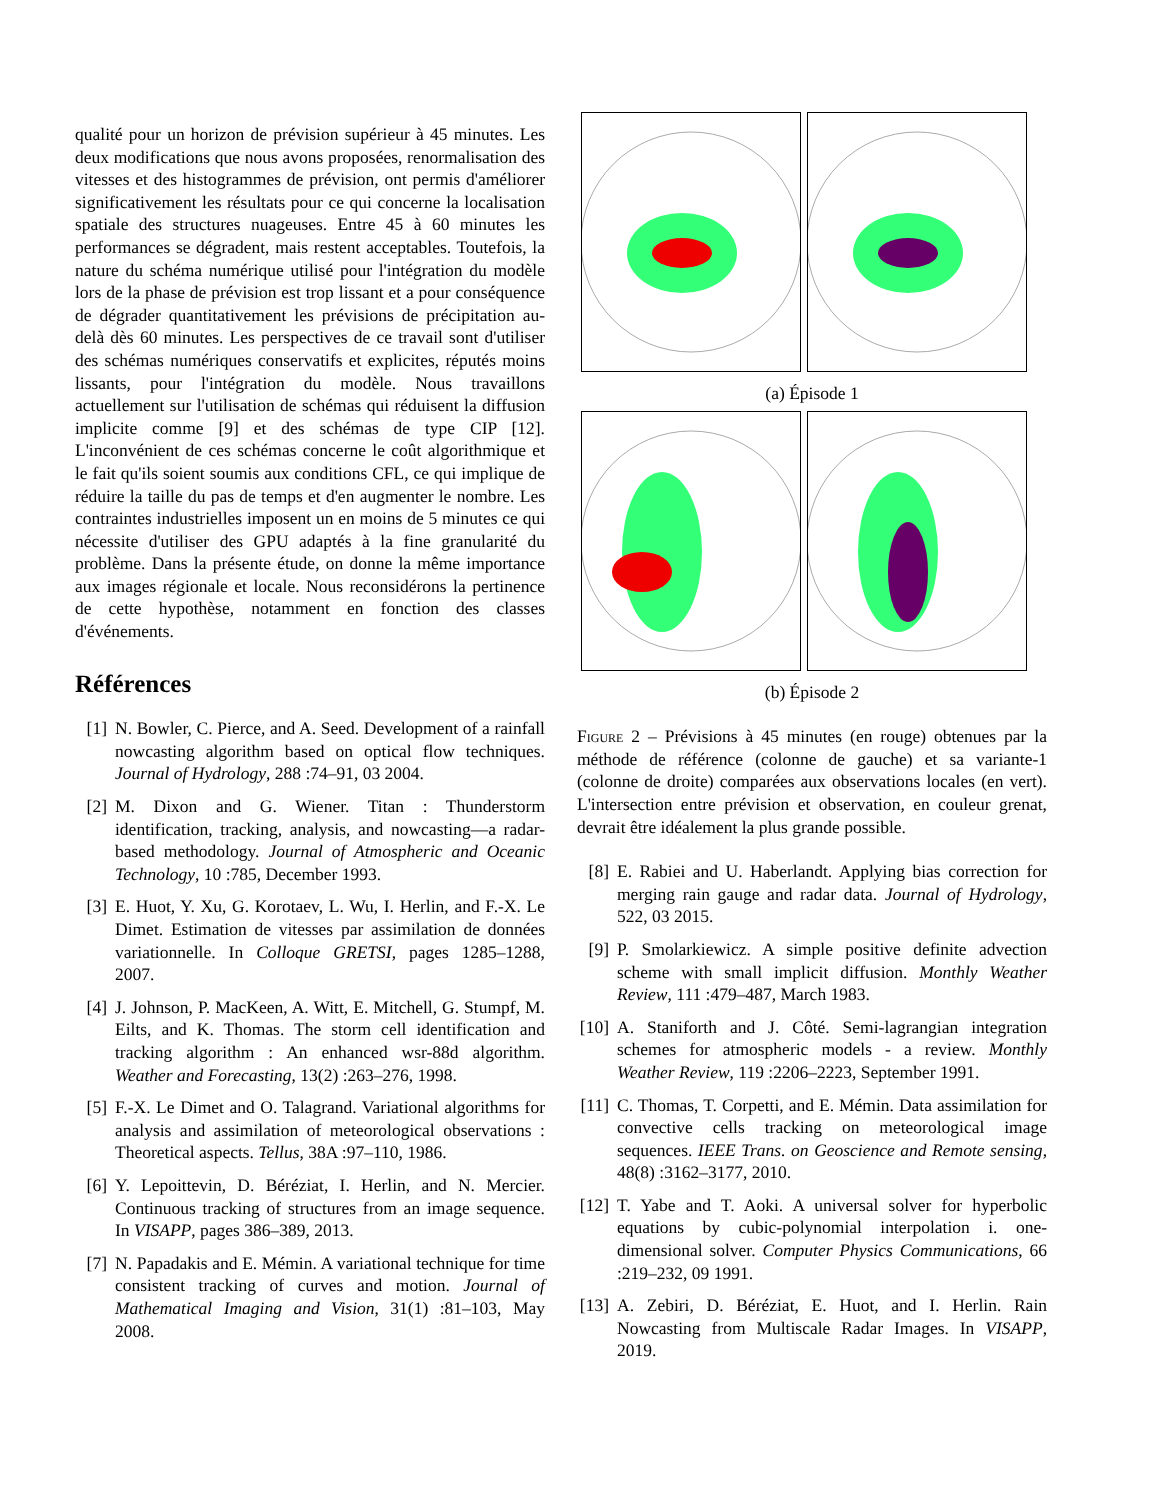qualité pour un horizon de prévision supérieur à 45 minutes. Les deux modifications que nous avons proposées, renormalisation des vitesses et des histogrammes de prévision, ont permis d'améliorer significativement les résultats pour ce qui concerne la localisation spatiale des structures nuageuses. Entre 45 à 60 minutes les performances se dégradent, mais restent acceptables. Toutefois, la nature du schéma numérique utilisé pour l'intégration du modèle lors de la phase de prévision est trop lissant et a pour conséquence de dégrader quantitativement les prévisions de précipitation au-delà dès 60 minutes. Les perspectives de ce travail sont d'utiliser des schémas numériques conservatifs et explicites, réputés moins lissants, pour l'intégration du modèle. Nous travaillons actuellement sur l'utilisation de schémas qui réduisent la diffusion implicite comme [9] et des schémas de type CIP [12]. L'inconvénient de ces schémas concerne le coût algorithmique et le fait qu'ils soient soumis aux conditions CFL, ce qui implique de réduire la taille du pas de temps et d'en augmenter le nombre. Les contraintes industrielles imposent un en moins de 5 minutes ce qui nécessite d'utiliser des GPU adaptés à la fine granularité du problème. Dans la présente étude, on donne la même importance aux images régionale et locale. Nous reconsidérons la pertinence de cette hypothèse, notamment en fonction des classes d'événements.
Références
[1] N. Bowler, C. Pierce, and A. Seed. Development of a rainfall nowcasting algorithm based on optical flow techniques. Journal of Hydrology, 288 :74–91, 03 2004.
[2] M. Dixon and G. Wiener. Titan : Thunderstorm identification, tracking, analysis, and nowcasting—a radar-based methodology. Journal of Atmospheric and Oceanic Technology, 10 :785, December 1993.
[3] E. Huot, Y. Xu, G. Korotaev, L. Wu, I. Herlin, and F.-X. Le Dimet. Estimation de vitesses par assimilation de données variationnelle. In Colloque GRETSI, pages 1285–1288, 2007.
[4] J. Johnson, P. MacKeen, A. Witt, E. Mitchell, G. Stumpf, M. Eilts, and K. Thomas. The storm cell identification and tracking algorithm : An enhanced wsr-88d algorithm. Weather and Forecasting, 13(2) :263–276, 1998.
[5] F.-X. Le Dimet and O. Talagrand. Variational algorithms for analysis and assimilation of meteorological observations : Theoretical aspects. Tellus, 38A :97–110, 1986.
[6] Y. Lepoittevin, D. Béréziat, I. Herlin, and N. Mercier. Continuous tracking of structures from an image sequence. In VISAPP, pages 386–389, 2013.
[7] N. Papadakis and E. Mémin. A variational technique for time consistent tracking of curves and motion. Journal of Mathematical Imaging and Vision, 31(1) :81–103, May 2008.
(a) Épisode 1
(b) Épisode 2
Figure 2 – Prévisions à 45 minutes (en rouge) obtenues par la méthode de référence (colonne de gauche) et sa variante-1 (colonne de droite) comparées aux observations locales (en vert). L'intersection entre prévision et observation, en couleur grenat, devrait être idéalement la plus grande possible.
[8] E. Rabiei and U. Haberlandt. Applying bias correction for merging rain gauge and radar data. Journal of Hydrology, 522, 03 2015.
[9] P. Smolarkiewicz. A simple positive definite advection scheme with small implicit diffusion. Monthly Weather Review, 111 :479–487, March 1983.
[10] A. Staniforth and J. Côté. Semi-lagrangian integration schemes for atmospheric models - a review. Monthly Weather Review, 119 :2206–2223, September 1991.
[11] C. Thomas, T. Corpetti, and E. Mémin. Data assimilation for convective cells tracking on meteorological image sequences. IEEE Trans. on Geoscience and Remote sensing, 48(8) :3162–3177, 2010.
[12] T. Yabe and T. Aoki. A universal solver for hyperbolic equations by cubic-polynomial interpolation i. one-dimensional solver. Computer Physics Communications, 66 :219–232, 09 1991.
[13] A. Zebiri, D. Béréziat, E. Huot, and I. Herlin. Rain Nowcasting from Multiscale Radar Images. In VISAPP, 2019.